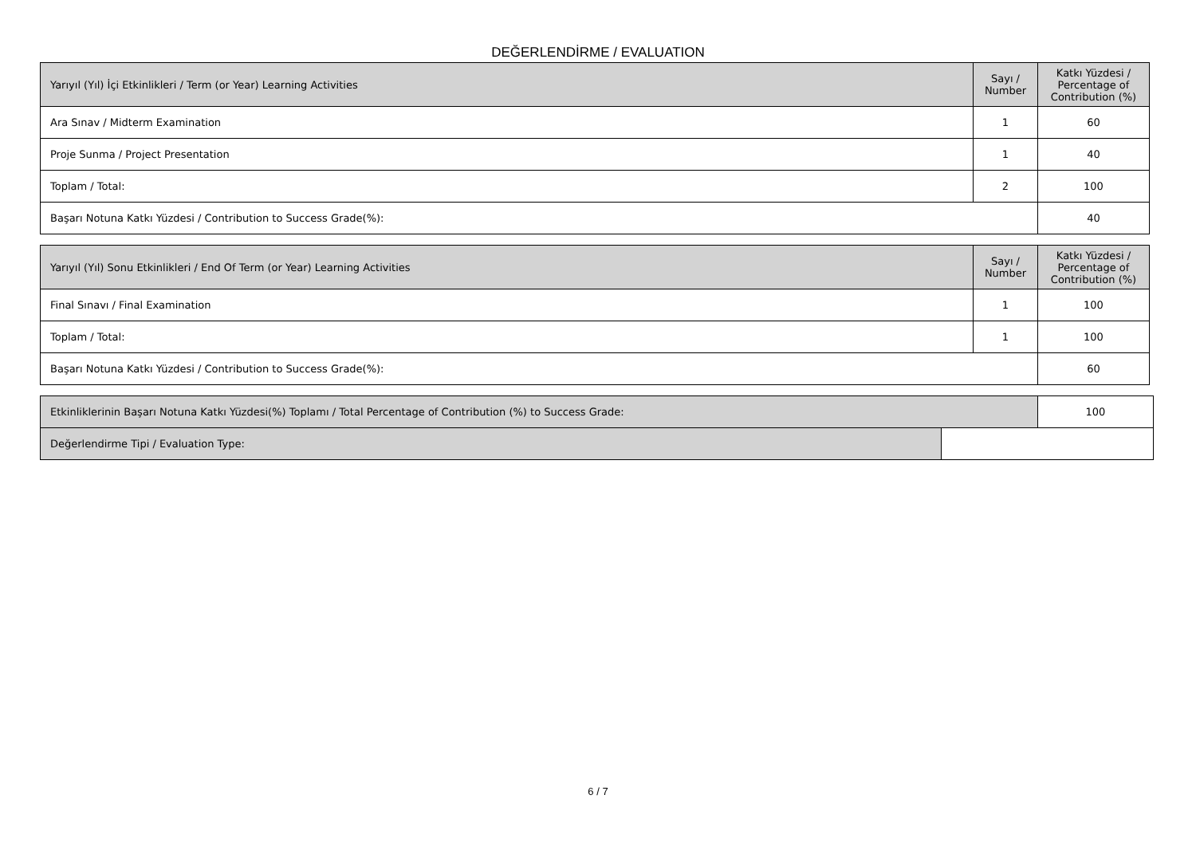DEĞERLENDİRME / EVALUATION
| Yarıyıl (Yıl) İçi Etkinlikleri / Term (or Year) Learning Activities | Sayı / Number | Katkı Yüzdesi / Percentage of Contribution (%) |
| --- | --- | --- |
| Ara Sınav / Midterm Examination | 1 | 60 |
| Proje Sunma / Project Presentation | 1 | 40 |
| Toplam / Total: | 2 | 100 |
| Başarı Notuna Katkı Yüzdesi / Contribution to Success Grade(%): | | 40 |
| Yarıyıl (Yıl) Sonu Etkinlikleri / End Of Term (or Year) Learning Activities | Sayı / Number | Katkı Yüzdesi / Percentage of Contribution (%) |
| --- | --- | --- |
| Final Sınavı / Final Examination | 1 | 100 |
| Toplam / Total: | 1 | 100 |
| Başarı Notuna Katkı Yüzdesi / Contribution to Success Grade(%): | | 60 |
| Etkinliklerinin Başarı Notuna Katkı Yüzdesi(%) Toplamı / Total Percentage of Contribution (%) to Success Grade: | | 100 |
| Değerlendirme Tipi / Evaluation Type: | | |
6 / 7